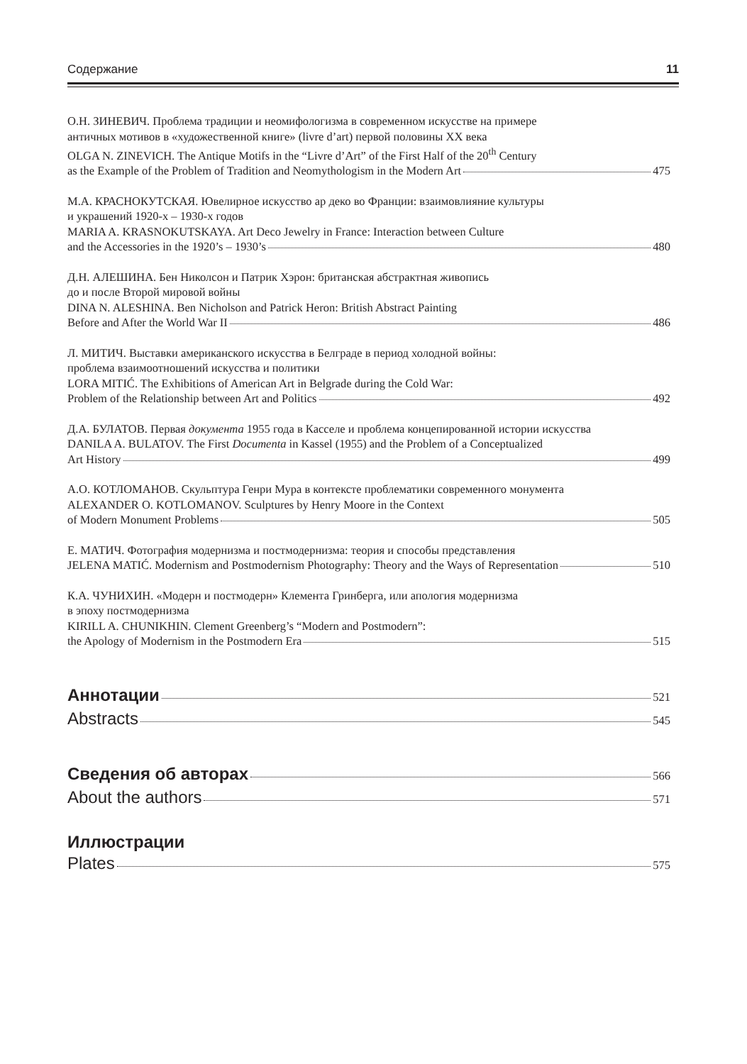Содержание 11
О.Н. ЗИНЕВИЧ. Проблема традиции и неомифологизма в современном искусстве на примере
античных мотивов в «художественной книге» (livre d’art) первой половины XX века
OLGA N. ZINEVICH. The Antique Motifs in the “Livre d’Art” of the First Half of the 20<sup>th</sup> Century
as the Example of the Problem of Tradition and Neomythologism in the Modern Art 475
М.А. КРАСНОКУТСКАЯ. Ювелирное искусство ар деко во Франции: взаимовлияние культуры
и украшений 1920-х – 1930-х годов
MARIA A. KRASNOKUTSKAYA. Art Deco Jewelry in France: Interaction between Culture
and the Accessories in the 1920’s – 1930’s 480
Д.Н. АЛЕШИНА. Бен Николсон и Патрик Хэрон: британская абстрактная живопись
до и после Второй мировой войны
DINA N. ALESHINA. Ben Nicholson and Patrick Heron: British Abstract Painting
Before and After the World War II 486
Л. МИТИЧ. Выставки американского искусства в Белграде в период холодной войны:
проблема взаимоотношений искусства и политики
LORA MITIĆ. The Exhibitions of American Art in Belgrade during the Cold War:
Problem of the Relationship between Art and Politics 492
Д.А. БУЛАТОВ. Первая документа 1955 года в Касселе и проблема концепированной истории искусства
DANILA A. BULATOV. The First Documenta in Kassel (1955) and the Problem of a Conceptualized
Art History 499
А.О. КОТЛОМАНОВ. Скульптура Генри Мура в контексте проблематики современного монумента
ALEXANDER O. KOTLOMANOV. Sculptures by Henry Moore in the Context
of Modern Monument Problems 505
Е. МАТИЧ. Фотография модернизма и постмодернизма: теория и способы представления
JELENA MATIĆ. Modernism and Postmodernism Photography: Theory and the Ways of Representation 510
К.А. ЧУНИХИН. «Модерн и постмодерн» Клемента Гринберга, или апология модернизма
в эпоху постмодернизма
KIRILL A. CHUNIKHIN. Clement Greenberg’s “Modern and Postmodern”:
the Apology of Modernism in the Postmodern Era 515
Аннотации 521
Abstracts 545
Сведения об авторах 566
About the authors 571
Иллюстрации
Plates 575